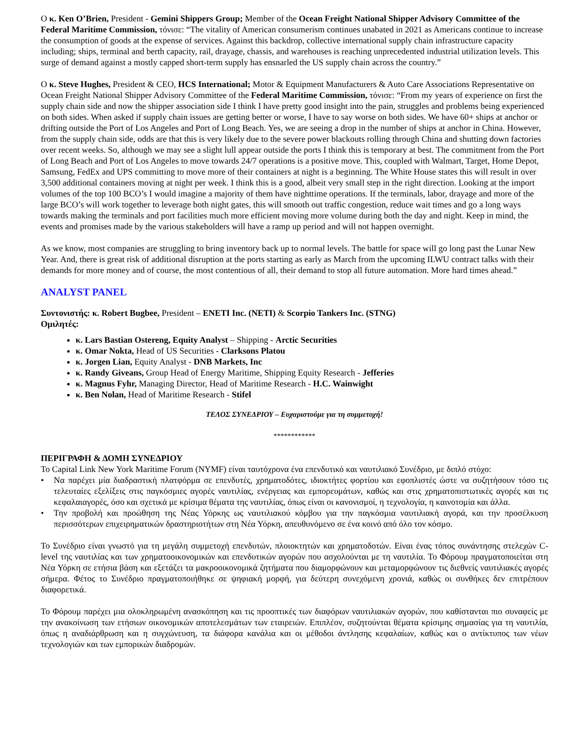Ο κ. Ken O’Brien, President - Gemini Shippers Group; Member of the Ocean Freight National Shipper Advisory Committee of the Federal Maritime Commission, τόνισε: “The vitality of American consumerism continues unabated in 2021 as Americans continue to increase the consumption of goods at the expense of services. Against this backdrop, collective international supply chain infrastructure capacity including; ships, terminal and berth capacity, rail, drayage, chassis, and warehouses is reaching unprecedented industrial utilization levels. This surge of demand against a mostly capped short-term supply has ensnarled the US supply chain across the country.”
Ο κ. Steve Hughes, President & CEO, HCS International; Motor & Equipment Manufacturers & Auto Care Associations Representative on Ocean Freight National Shipper Advisory Committee of the Federal Maritime Commission, τόνισε: “From my years of experience on first the supply chain side and now the shipper association side I think I have pretty good insight into the pain, struggles and problems being experienced on both sides. When asked if supply chain issues are getting better or worse, I have to say worse on both sides. We have 60+ ships at anchor or drifting outside the Port of Los Angeles and Port of Long Beach. Yes, we are seeing a drop in the number of ships at anchor in China. However, from the supply chain side, odds are that this is very likely due to the severe power blackouts rolling through China and shutting down factories over recent weeks. So, although we may see a slight lull appear outside the ports I think this is temporary at best. The commitment from the Port of Long Beach and Port of Los Angeles to move towards 24/7 operations is a positive move. This, coupled with Walmart, Target, Home Depot, Samsung, FedEx and UPS committing to move more of their containers at night is a beginning. The White House states this will result in over 3,500 additional containers moving at night per week. I think this is a good, albeit very small step in the right direction. Looking at the import volumes of the top 100 BCO’s I would imagine a majority of them have nighttime operations. If the terminals, labor, drayage and more of the large BCO’s will work together to leverage both night gates, this will smooth out traffic congestion, reduce wait times and go a long ways towards making the terminals and port facilities much more efficient moving more volume during both the day and night. Keep in mind, the events and promises made by the various stakeholders will have a ramp up period and will not happen overnight.
As we know, most companies are struggling to bring inventory back up to normal levels. The battle for space will go long past the Lunar New Year. And, there is great risk of additional disruption at the ports starting as early as March from the upcoming ILWU contract talks with their demands for more money and of course, the most contentious of all, their demand to stop all future automation. More hard times ahead.”
ANALYST PANEL
Συντονιστής: κ. Robert Bugbee, President – ENETI Inc. (NETI) & Scorpio Tankers Inc. (STNG)
Ομιλητές:
κ. Lars Bastian Ostereng, Equity Analyst – Shipping - Arctic Securities
κ. Omar Nokta, Head of US Securities - Clarksons Platou
κ. Jorgen Lian, Equity Analyst - DNB Markets, Inc
κ. Randy Giveans, Group Head of Energy Maritime, Shipping Equity Research - Jefferies
κ. Magnus Fyhr, Managing Director, Head of Maritime Research - H.C. Wainwight
κ. Ben Nolan, Head of Maritime Research - Stifel
ΤΕΛΟΣ ΣΥΝΕΔΡΙΟΥ – Ευχαριστούμε για τη συμμετοχή!
************
ΠΕΡΙΓΡΑΦΗ & ΔΟΜΗ ΣΥΝΕΔΡΙΟΥ
Το Capital Link New York Maritime Forum (NYMF) είναι ταυτόχρονα ένα επενδυτικό και ναυτιλιακό Συνέδριο, με διπλό στόχο:
• Να παρέχει μία διαδραστική πλατφόρμα σε επενδυτές, χρηματοδότες, ιδιοκτήτες φορτίου και εφοπλιστές ώστε να συζητήσουν τόσο τις τελευταίες εξελίξεις στις παγκόσμιες αγορές ναυτιλίας, ενέργειας και εμπορευμάτων, καθώς και στις χρηματοπιστωτικές αγορές και τις κεφαλαιαγορές, όσο και σχετικά με κρίσιμα θέματα της ναυτιλίας, όπως είναι οι κανονισμοί, η τεχνολογία, η καινοτομία και άλλα.
• Την προβολή και προώθηση της Νέας Υόρκης ως ναυτιλιακού κόμβου για την παγκόσμια ναυτιλιακή αγορά, και την προσέλκυση περισσότερων επιχειρηματικών δραστηριοτήτων στη Νέα Υόρκη, απευθυνόμενο σε ένα κοινό από όλο τον κόσμο.
Το Συνέδριο είναι γνωστό για τη μεγάλη συμμετοχή επενδυτών, πλοιοκτητών και χρηματοδοτών. Είναι ένας τόπος συνάντησης στελεχών C-level της ναυτιλίας και των χρηματοοικονομικών και επενδυτικών αγορών που ασχολούνται με τη ναυτιλία. Το Φόρουμ πραγματοποιείται στη Νέα Υόρκη σε ετήσια βάση και εξετάζει τα μακροοικονομικά ζητήματα που διαμορφώνουν και μεταμορφώνουν τις διεθνείς ναυτιλιακές αγορές σήμερα. Φέτος το Συνέδριο πραγματοποιήθηκε σε ψηφιακή μορφή, για δεύτερη συνεχόμενη χρονιά, καθώς οι συνθήκες δεν επιτρέπουν διαφορετικά.
Το Φόρουμ παρέχει μια ολοκληρωμένη ανασκόπηση και τις προοπτικές των διαφόρων ναυτιλιακών αγορών, που καθίστανται πιο συναφείς με την ανακοίνωση των ετήσιων οικονομικών αποτελεσμάτων των εταιρειών. Επιπλέον, συζητούνται θέματα κρίσιμης σημασίας για τη ναυτιλία, όπως η αναδιάρθρωση και η συγχώνευση, τα διάφορα κανάλια και οι μέθοδοι άντλησης κεφαλαίων, καθώς και ο αντίκτυπος των νέων τεχνολογιών και των εμπορικών διαδρομών.